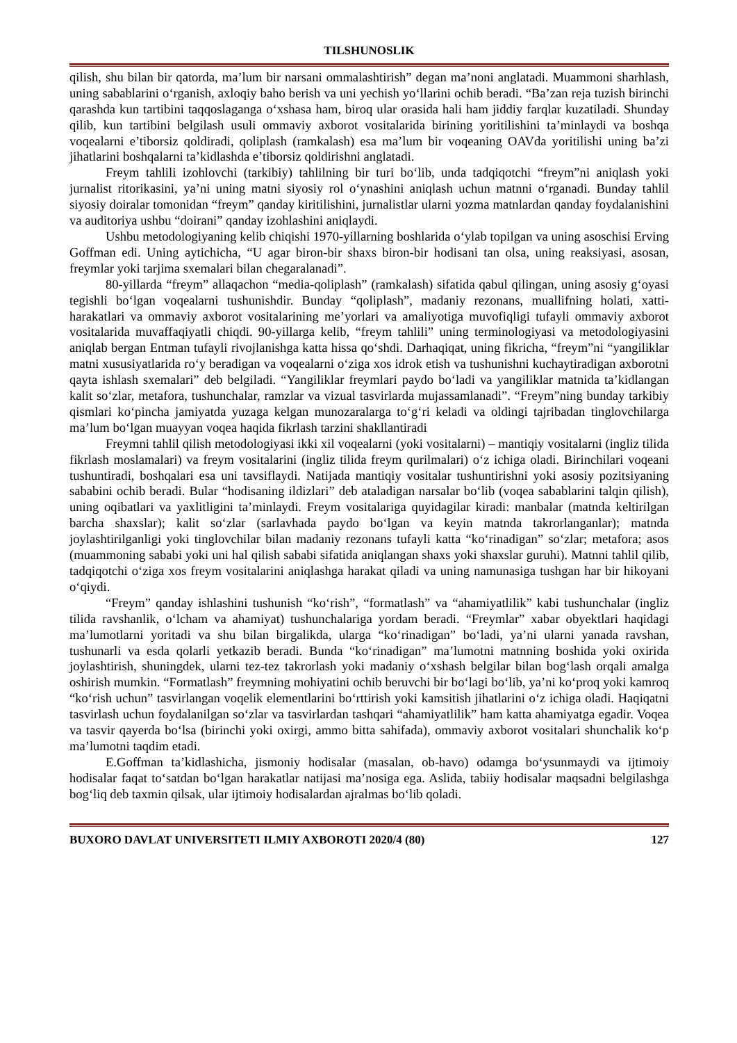TILSHUNOSLIK
qilish, shu bilan bir qatorda, ma’lum bir narsani ommalashtirish” degan ma’noni anglatadi. Muammoni sharhlash, uning sabablarini o‘rganish, axloqiy baho berish va uni yechish yo‘llarini ochib beradi. “Ba’zan reja tuzish birinchi qarashda kun tartibini taqqoslaganga o‘xshasa ham, biroq ular orasida hali ham jiddiy farqlar kuzatiladi. Shunday qilib, kun tartibini belgilash usuli ommaviy axborot vositalarida birining yoritilishini ta’minlaydi va boshqa voqealarni e’tiborsiz qoldiradi, qoliplash (ramkalash) esa ma’lum bir voqeaning OAVda yoritilishi uning ba’zi jihatlarini boshqalarni ta’kidlashda e’tiborsiz qoldirishni anglatadi.
Freym tahlili izohlovchi (tarkibiy) tahlilning bir turi bo‘lib, unda tadqiqotchi “freym”ni aniqlash yoki jurnalist ritorikasini, ya’ni uning matni siyosiy rol o‘ynashini aniqlash uchun matnni o‘rganadi. Bunday tahlil siyosiy doiralar tomonidan “freym” qanday kiritilishini, jurnalistlar ularni yozma matnlardan qanday foydalanishini va auditoriya ushbu “doirani” qanday izohlashini aniqlaydi.
Ushbu metodologiyaning kelib chiqishi 1970-yillarning boshlarida o‘ylab topilgan va uning asoschisi Erving Goffman edi. Uning aytichicha, “U agar biron-bir shaxs biron-bir hodisani tan olsa, uning reaksiyasi, asosan, freymlar yoki tarjima sxemalari bilan chegaralanadi”.
80-yillarda “freym” allaqachon “media-qoliplash” (ramkalash) sifatida qabul qilingan, uning asosiy g‘oyasi tegishli bo‘lgan voqealarni tushunishdir. Bunday “qoliplash”, madaniy rezonans, muallifning holati, xatti-harakatlari va ommaviy axborot vositalarining me’yorlari va amaliyotiga muvofiqligi tufayli ommaviy axborot vositalarida muvaffaqiyatli chiqdi. 90-yillarga kelib, “freym tahlili” uning terminologiyasi va metodologiyasini aniqlab bergan Entman tufayli rivojlanishga katta hissa qo‘shdi. Darhaqiqat, uning fikricha, “freym”ni “yangiliklar matni xususiyatlarida ro‘y beradigan va voqealarni o‘ziga xos idrok etish va tushunishni kuchaytiradigan axborotni qayta ishlash sxemalari” deb belgiladi. “Yangiliklar freymlari paydo bo‘ladi va yangiliklar matnida ta’kidlangan kalit so‘zlar, metafora, tushunchalar, ramzlar va vizual tasvirlarda mujassamlanadi”. “Freym”ning bunday tarkibiy qismlari ko‘pincha jamiyatda yuzaga kelgan munozaralarga to‘g‘ri keladi va oldingi tajribadan tinglovchilarga ma’lum bo‘lgan muayyan voqea haqida fikrlash tarzini shakllantiradi
Freymni tahlil qilish metodologiyasi ikki xil voqealarni (yoki vositalarni) – mantiqiy vositalarni (ingliz tilida fikrlash moslamalari) va freym vositalarini (ingliz tilida freym qurilmalari) o‘z ichiga oladi. Birinchilari voqeani tushuntiradi, boshqalari esa uni tavsiflaydi. Natijada mantiqiy vositalar tushuntirishni yoki asosiy pozitsiyaning sababini ochib beradi. Bular “hodisaning ildizlari” deb ataladigan narsalar bo‘lib (voqea sabablarini talqin qilish), uning oqibatlari va yaxlitligini ta’minlaydi. Freym vositalariga quyidagilar kiradi: manbalar (matnda keltirilgan barcha shaxslar); kalit so‘zlar (sarlavhada paydo bo‘lgan va keyin matnda takrorlanganlar); matnda joylashtirilganligi yoki tinglovchilar bilan madaniy rezonans tufayli katta “ko‘rinadigan” so‘zlar; metafora; asos (muammoning sababi yoki uni hal qilish sababi sifatida aniqlangan shaxs yoki shaxslar guruhi). Matnni tahlil qilib, tadqiqotchi o‘ziga xos freym vositalarini aniqlashga harakat qiladi va uning namunasiga tushgan har bir hikoyani o‘qiydi.
“Freym” qanday ishlashini tushunish “ko‘rish”, “formatlash” va “ahamiyatlilik” kabi tushunchalar (ingliz tilida ravshanlik, o‘lcham va ahamiyat) tushunchalariga yordam beradi. “Freymlar” xabar obyektlari haqidagi ma’lumotlarni yoritadi va shu bilan birgalikda, ularga “ko‘rinadigan” bo‘ladi, ya’ni ularni yanada ravshan, tushunarli va esda qolarli yetkazib beradi. Bunda “ko‘rinadigan” ma’lumotni matnning boshida yoki oxirida joylashtirish, shuningdek, ularni tez-tez takrorlash yoki madaniy o‘xshash belgilar bilan bog‘lash orqali amalga oshirish mumkin. “Formatlash” freymning mohiyatini ochib beruvchi bir bo‘lagi bo‘lib, ya’ni ko‘proq yoki kamroq “ko‘rish uchun” tasvirlangan voqelik elementlarini bo‘rttirish yoki kamsitish jihatlarini o‘z ichiga oladi. Haqiqatni tasvirlash uchun foydalanilgan so‘zlar va tasvirlardan tashqari “ahamiyatlilik” ham katta ahamiyatga egadir. Voqea va tasvir qayerda bo‘lsa (birinchi yoki oxirgi, ammo bitta sahifada), ommaviy axborot vositalari shunchalik ko‘p ma’lumotni taqdim etadi.
E.Goffman ta’kidlashicha, jismoniy hodisalar (masalan, ob-havo) odamga bo‘ysunmaydi va ijtimoiy hodisalar faqat to‘satdan bo‘lgan harakatlar natijasi ma’nosiga ega. Aslida, tabiiy hodisalar maqsadni belgilashga bog‘liq deb taxmin qilsak, ular ijtimoiy hodisalardan ajralmas bo‘lib qoladi.
BUXORO DAVLAT UNIVERSITETI ILMIY AXBOROTI 2020/4 (80) 127